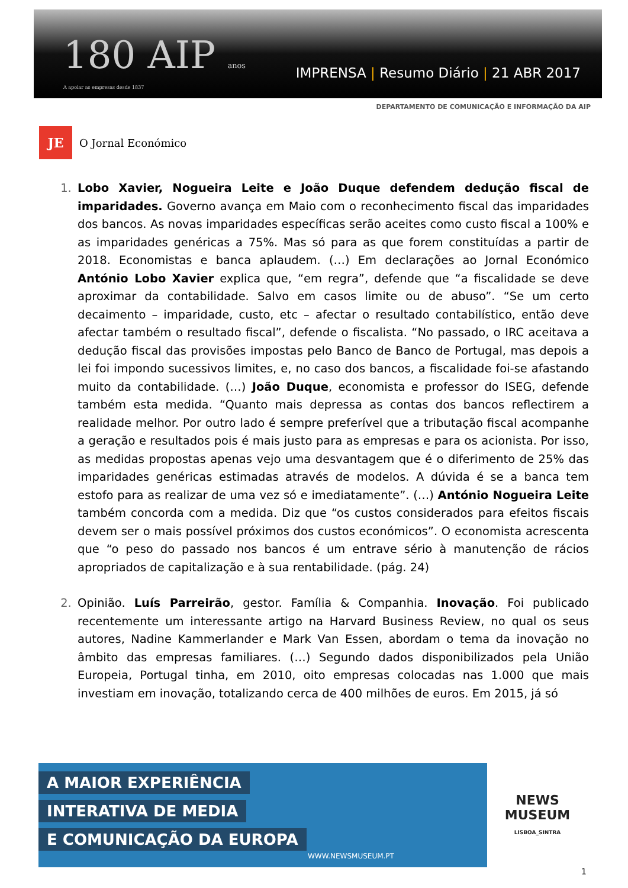180 AIP anos
A apoiar as empresas desde 1837
IMPRENSA | Resumo Diário | 21 ABR 2017
DEPARTAMENTO DE COMUNICAÇÃO E INFORMAÇÃO DA AIP
JE
O Jornal Económico
Lobo Xavier, Nogueira Leite e João Duque defendem dedução fiscal de imparidades. Governo avança em Maio com o reconhecimento fiscal das imparidades dos bancos. As novas imparidades específicas serão aceites como custo fiscal a 100% e as imparidades genéricas a 75%. Mas só para as que forem constituídas a partir de 2018. Economistas e banca aplaudem. (…) Em declarações ao Jornal Económico António Lobo Xavier explica que, “em regra”, defende que “a fiscalidade se deve aproximar da contabilidade. Salvo em casos limite ou de abuso”. “Se um certo decaimento – imparidade, custo, etc – afectar o resultado contabilístico, então deve afectar também o resultado fiscal”, defende o fiscalista. “No passado, o IRC aceitava a dedução fiscal das provisões impostas pelo Banco de Banco de Portugal, mas depois a lei foi impondo sucessivos limites, e, no caso dos bancos, a fiscalidade foi-se afastando muito da contabilidade. (…) João Duque, economista e professor do ISEG, defende também esta medida. “Quanto mais depressa as contas dos bancos reflectirem a realidade melhor. Por outro lado é sempre preferível que a tributação fiscal acompanhe a geração e resultados pois é mais justo para as empresas e para os acionista. Por isso, as medidas propostas apenas vejo uma desvantagem que é o diferimento de 25% das imparidades genéricas estimadas através de modelos. A dúvida é se a banca tem estofo para as realizar de uma vez só e imediatamente”. (…) António Nogueira Leite também concorda com a medida. Diz que “os custos considerados para efeitos fiscais devem ser o mais possível próximos dos custos económicos”. O economista acrescenta que “o peso do passado nos bancos é um entrave sério à manutenção de rácios apropriados de capitalização e à sua rentabilidade. (pág. 24)
Opinião. Luís Parreirão, gestor. Família & Companhia. Inovação. Foi publicado recentemente um interessante artigo na Harvard Business Review, no qual os seus autores, Nadine Kammerlander e Mark Van Essen, abordam o tema da inovação no âmbito das empresas familiares. (…) Segundo dados disponibilizados pela União Europeia, Portugal tinha, em 2010, oito empresas colocadas nas 1.000 que mais investiam em inovação, totalizando cerca de 400 milhões de euros. Em 2015, já só
A MAIOR EXPERIÊNCIA
INTERATIVA DE MEDIA
E COMUNICAÇÃO DA EUROPA
WWW.NEWSMUSEUM.PT
NEWS
MUSEUM
LISBOA_SINTRA
1